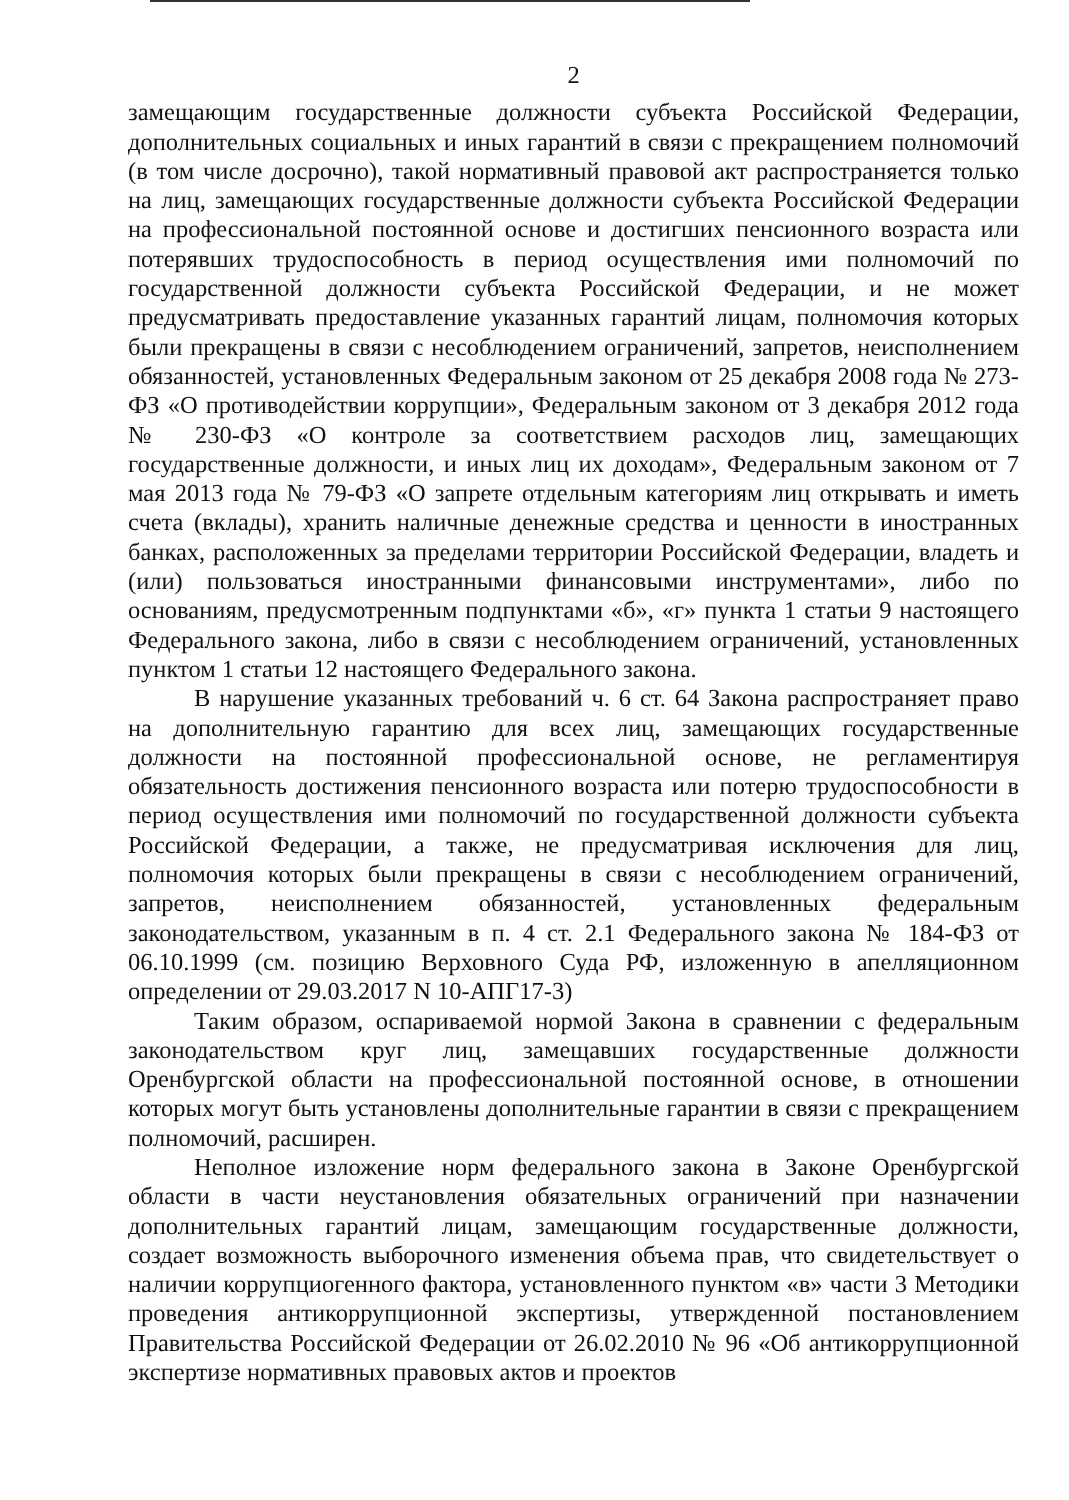2
замещающим государственные должности субъекта Российской Федерации, дополнительных социальных и иных гарантий в связи с прекращением полномочий (в том числе досрочно), такой нормативный правовой акт распространяется только на лиц, замещающих государственные должности субъекта Российской Федерации на профессиональной постоянной основе и достигших пенсионного возраста или потерявших трудоспособность в период осуществления ими полномочий по государственной должности субъекта Российской Федерации, и не может предусматривать предоставление указанных гарантий лицам, полномочия которых были прекращены в связи с несоблюдением ограничений, запретов, неисполнением обязанностей, установленных Федеральным законом от 25 декабря 2008 года № 273-ФЗ «О противодействии коррупции», Федеральным законом от 3 декабря 2012 года № 230-ФЗ «О контроле за соответствием расходов лиц, замещающих государственные должности, и иных лиц их доходам», Федеральным законом от 7 мая 2013 года № 79-ФЗ «О запрете отдельным категориям лиц открывать и иметь счета (вклады), хранить наличные денежные средства и ценности в иностранных банках, расположенных за пределами территории Российской Федерации, владеть и (или) пользоваться иностранными финансовыми инструментами», либо по основаниям, предусмотренным подпунктами «б», «г» пункта 1 статьи 9 настоящего Федерального закона, либо в связи с несоблюдением ограничений, установленных пунктом 1 статьи 12 настоящего Федерального закона.
В нарушение указанных требований ч. 6 ст. 64 Закона распространяет право на дополнительную гарантию для всех лиц, замещающих государственные должности на постоянной профессиональной основе, не регламентируя обязательность достижения пенсионного возраста или потерю трудоспособности в период осуществления ими полномочий по государственной должности субъекта Российской Федерации, а также, не предусматривая исключения для лиц, полномочия которых были прекращены в связи с несоблюдением ограничений, запретов, неисполнением обязанностей, установленных федеральным законодательством, указанным в п. 4 ст. 2.1 Федерального закона № 184-ФЗ от 06.10.1999 (см. позицию Верховного Суда РФ, изложенную в апелляционном определении от 29.03.2017 N 10-АПГ17-3)
Таким образом, оспариваемой нормой Закона в сравнении с федеральным законодательством круг лиц, замещавших государственные должности Оренбургской области на профессиональной постоянной основе, в отношении которых могут быть установлены дополнительные гарантии в связи с прекращением полномочий, расширен.
Неполное изложение норм федерального закона в Законе Оренбургской области в части неустановления обязательных ограничений при назначении дополнительных гарантий лицам, замещающим государственные должности, создает возможность выборочного изменения объема прав, что свидетельствует о наличии коррупциогенного фактора, установленного пунктом «в» части 3 Методики проведения антикоррупционной экспертизы, утвержденной постановлением Правительства Российской Федерации от 26.02.2010 № 96 «Об антикоррупционной экспертизе нормативных правовых актов и проектов